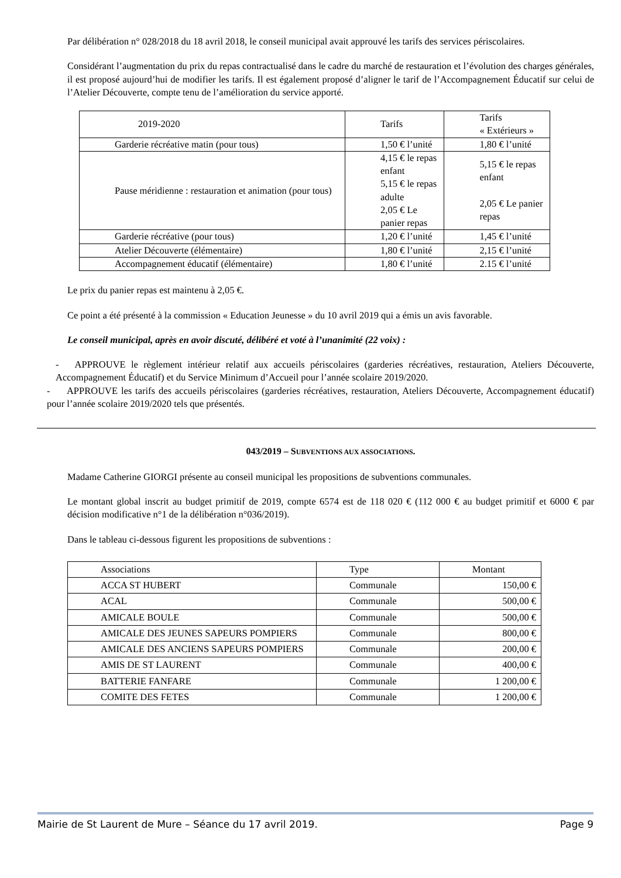Par délibération n° 028/2018 du 18 avril 2018, le conseil municipal avait approuvé les tarifs des services périscolaires.
Considérant l’augmentation du prix du repas contractualisé dans le cadre du marché de restauration et l’évolution des charges générales, il est proposé aujourd’hui de modifier les tarifs. Il est également proposé d’aligner le tarif de l’Accompagnement Éducatif sur celui de l’Atelier Découverte, compte tenu de l’amélioration du service apporté.
| 2019-2020 | Tarifs | Tarifs « Extérieurs » |
| Garderie récréative matin (pour tous) | 1,50 € l’unité | 1,80 € l’unité |
| Pause méridienne : restauration et animation (pour tous) | 4,15 € le repas enfant 5,15 € le repas adulte 2,05 € Le panier repas | 5,15 € le repas enfant 2,05 € Le panier repas |
| Garderie récréative (pour tous) | 1,20 € l’unité | 1,45 € l’unité |
| Atelier Découverte (élémentaire) | 1,80 € l’unité | 2,15 € l’unité |
| Accompagnement éducatif (élémentaire) | 1,80 € l’unité | 2.15 € l’unité |
Le prix du panier repas est maintenu à 2,05 €.
Ce point a été présenté à la commission « Education Jeunesse » du 10 avril 2019 qui a émis un avis favorable.
Le conseil municipal, après en avoir discuté, délibéré et voté à l’unanimité (22 voix) :
- APPROUVE le règlement intérieur relatif aux accueils périscolaires (garderies récréatives, restauration, Ateliers Découverte, Accompagnement Éducatif) et du Service Minimum d’Accueil pour l’année scolaire 2019/2020.
- APPROUVE les tarifs des accueils périscolaires (garderies récréatives, restauration, Ateliers Découverte, Accompagnement éducatif) pour l’année scolaire 2019/2020 tels que présentés.
043/2019 – SUBVENTIONS AUX ASSOCIATIONS.
Madame Catherine GIORGI présente au conseil municipal les propositions de subventions communales.
Le montant global inscrit au budget primitif de 2019, compte 6574 est de 118 020 € (112 000 € au budget primitif et 6000 € par décision modificative n°1 de la délibération n°036/2019).
Dans le tableau ci-dessous figurent les propositions de subventions :
| Associations | Type | Montant |
| ACCA ST HUBERT | Communale | 150,00 € |
| ACAL | Communale | 500,00 € |
| AMICALE BOULE | Communale | 500,00 € |
| AMICALE DES JEUNES SAPEURS POMPIERS | Communale | 800,00 € |
| AMICALE DES ANCIENS SAPEURS POMPIERS | Communale | 200,00 € |
| AMIS DE ST LAURENT | Communale | 400,00 € |
| BATTERIE FANFARE | Communale | 1 200,00 € |
| COMITE DES FETES | Communale | 1 200,00 € |
Mairie de St Laurent de Mure – Séance du 17 avril 2019. Page 9